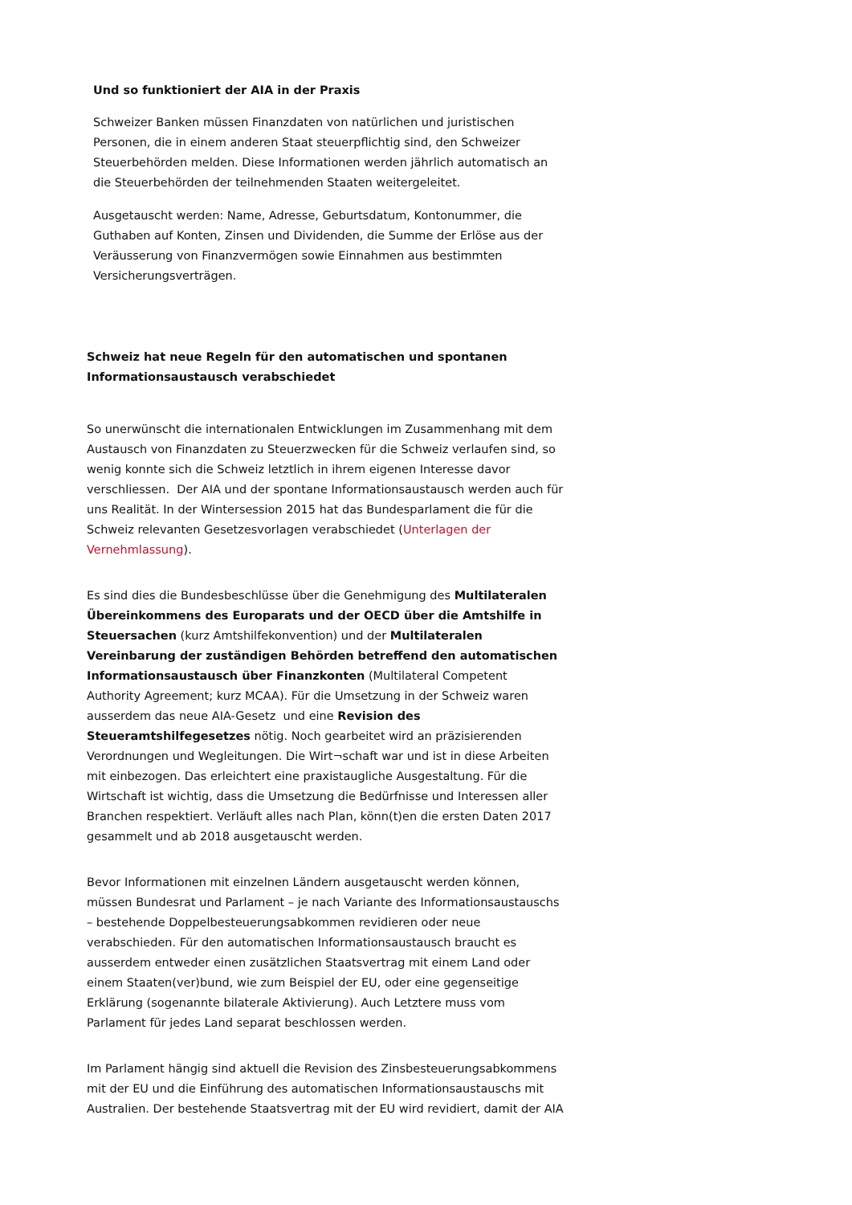Und so funktioniert der AIA in der Praxis
Schweizer Banken müssen Finanzdaten von natürlichen und juristischen Personen, die in einem anderen Staat steuerpflichtig sind, den Schweizer Steuerbehörden melden. Diese Informationen werden jährlich automatisch an die Steuerbehörden der teilnehmenden Staaten weitergeleitet.
Ausgetauscht werden: Name, Adresse, Geburtsdatum, Kontonummer, die Guthaben auf Konten, Zinsen und Dividenden, die Summe der Erlöse aus der Veräusserung von Finanzvermögen sowie Einnahmen aus bestimmten Versicherungsverträgen.
Schweiz hat neue Regeln für den automatischen und spontanen Informationsaustausch verabschiedet
So unerwünscht die internationalen Entwicklungen im Zusammenhang mit dem Austausch von Finanzdaten zu Steuerzwecken für die Schweiz verlaufen sind, so wenig konnte sich die Schweiz letztlich in ihrem eigenen Interesse davor verschliessen. Der AIA und der spontane Informationsaustausch werden auch für uns Realität. In der Wintersession 2015 hat das Bundesparlament die für die Schweiz relevanten Gesetzesvorlagen verabschiedet (Unterlagen der Vernehmlassung).
Es sind dies die Bundesbeschlüsse über die Genehmigung des Multilateralen Übereinkommens des Europarats und der OECD über die Amtshilfe in Steuersachen (kurz Amtshilfekonvention) und der Multilateralen Vereinbarung der zuständigen Behörden betreffend den automatischen Informationsaustausch über Finanzkonten (Multilateral Competent Authority Agreement; kurz MCAA). Für die Umsetzung in der Schweiz waren ausserdem das neue AIA-Gesetz und eine Revision des Steueramtshilfegesetzes nötig. Noch gearbeitet wird an präzisierenden Verordnungen und Wegleitungen. Die Wirt¬schaft war und ist in diese Arbeiten mit einbezogen. Das erleichtert eine praxistaugliche Ausgestaltung. Für die Wirtschaft ist wichtig, dass die Umsetzung die Bedürfnisse und Interessen aller Branchen respektiert. Verläuft alles nach Plan, könn(t)en die ersten Daten 2017 gesammelt und ab 2018 ausgetauscht werden.
Bevor Informationen mit einzelnen Ländern ausgetauscht werden können, müssen Bundesrat und Parlament – je nach Variante des Informationsaustauschs – bestehende Doppelbesteuerungsabkommen revidieren oder neue verabschieden. Für den automatischen Informationsaustausch braucht es ausserdem entweder einen zusätzlichen Staatsvertrag mit einem Land oder einem Staaten(ver)bund, wie zum Beispiel der EU, oder eine gegenseitige Erklärung (sogenannte bilaterale Aktivierung). Auch Letztere muss vom Parlament für jedes Land separat beschlossen werden.
Im Parlament hängig sind aktuell die Revision des Zinsbesteuerungsabkommens mit der EU und die Einführung des automatischen Informationsaustauschs mit Australien. Der bestehende Staatsvertrag mit der EU wird revidiert, damit der AIA